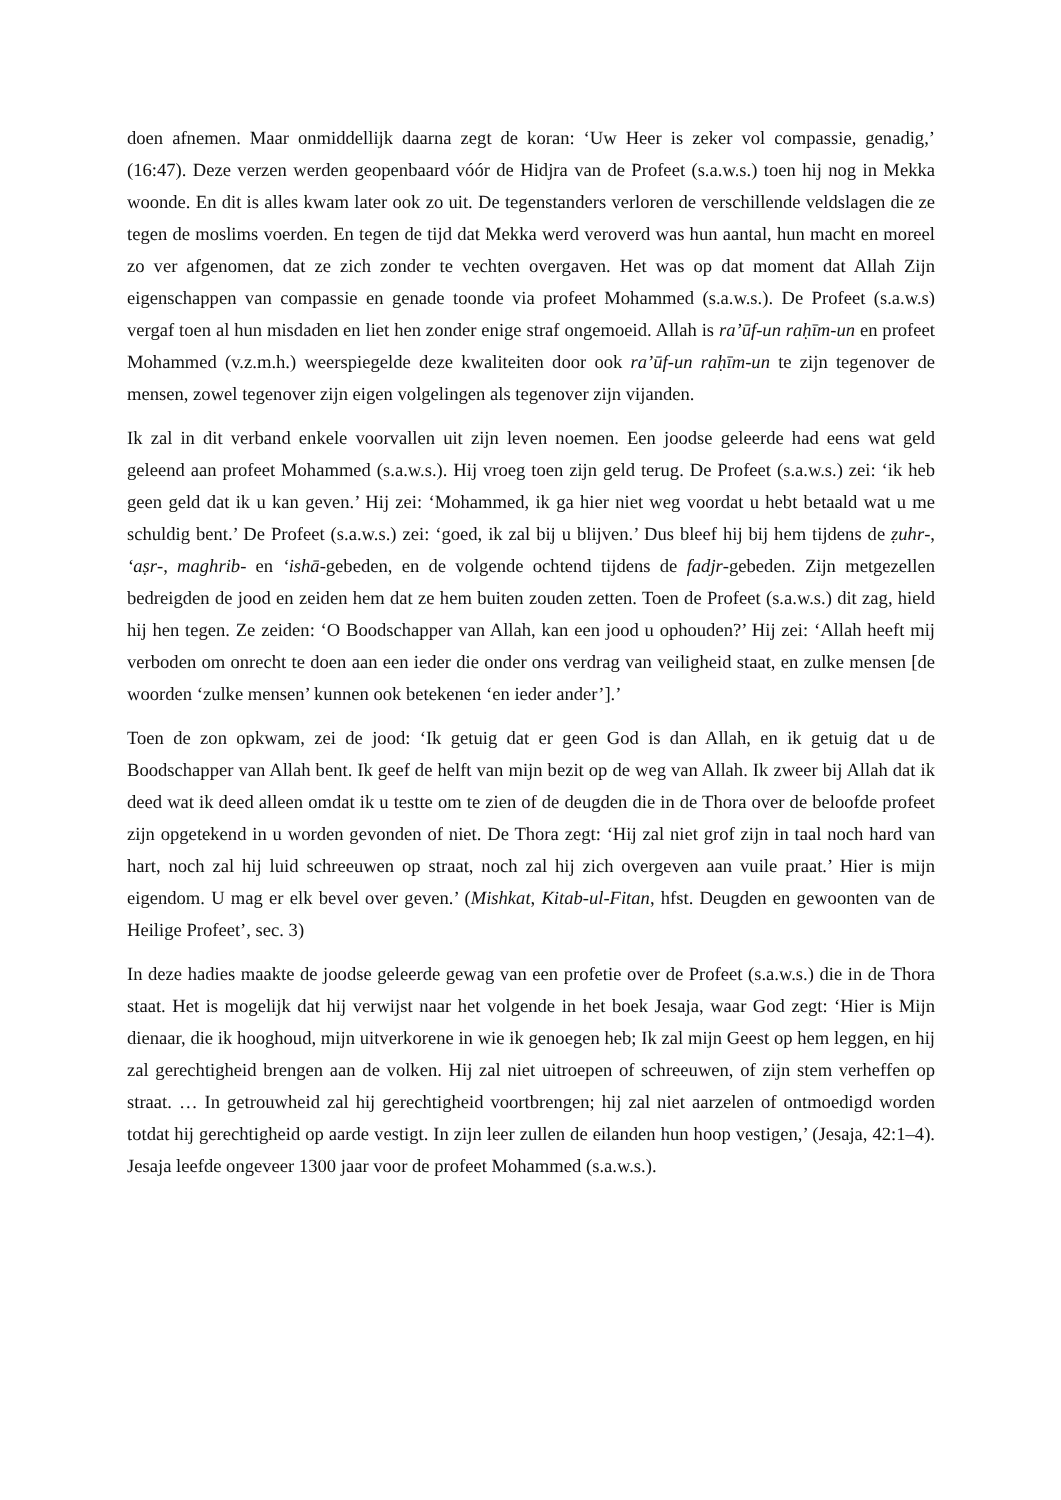doen afnemen. Maar onmiddellijk daarna zegt de koran: ‘Uw Heer is zeker vol compassie, genadig,’ (16:47). Deze verzen werden geopenbaard vóór de Hidjra van de Profeet (s.a.w.s.) toen hij nog in Mekka woonde. En dit is alles kwam later ook zo uit. De tegenstanders verloren de verschillende veldslagen die ze tegen de moslims voerden. En tegen de tijd dat Mekka werd veroverd was hun aantal, hun macht en moreel zo ver afgenomen, dat ze zich zonder te vechten overgaven. Het was op dat moment dat Allah Zijn eigenschappen van compassie en genade toonde via profeet Mohammed (s.a.w.s.). De Profeet (s.a.w.s) vergaf toen al hun misdaden en liet hen zonder enige straf ongemoeid. Allah is ra’ūf-un raḥīm-un en profeet Mohammed (v.z.m.h.) weerspiegelde deze kwaliteiten door ook ra’ūf-un raḥīm-un te zijn tegenover de mensen, zowel tegenover zijn eigen volgelingen als tegenover zijn vijanden.
Ik zal in dit verband enkele voorvallen uit zijn leven noemen. Een joodse geleerde had eens wat geld geleend aan profeet Mohammed (s.a.w.s.). Hij vroeg toen zijn geld terug. De Profeet (s.a.w.s.) zei: ‘ik heb geen geld dat ik u kan geven.’ Hij zei: ‘Mohammed, ik ga hier niet weg voordat u hebt betaald wat u me schuldig bent.’ De Profeet (s.a.w.s.) zei: ‘goed, ik zal bij u blijven.’ Dus bleef hij bij hem tijdens de ẓuhr-, ‘aṣr-, maghrib- en ‘ishā-gebeden, en de volgende ochtend tijdens de fadjr-gebeden. Zijn metgezellen bedreigden de jood en zeiden hem dat ze hem buiten zouden zetten. Toen de Profeet (s.a.w.s.) dit zag, hield hij hen tegen. Ze zeiden: ‘O Boodschapper van Allah, kan een jood u ophouden?’ Hij zei: ‘Allah heeft mij verboden om onrecht te doen aan een ieder die onder ons verdrag van veiligheid staat, en zulke mensen [de woorden ‘zulke mensen’ kunnen ook betekenen ‘en ieder ander’].’
Toen de zon opkwam, zei de jood: ‘Ik getuig dat er geen God is dan Allah, en ik getuig dat u de Boodschapper van Allah bent. Ik geef de helft van mijn bezit op de weg van Allah. Ik zweer bij Allah dat ik deed wat ik deed alleen omdat ik u testte om te zien of de deugden die in de Thora over de beloofde profeet zijn opgetekend in u worden gevonden of niet. De Thora zegt: ‘Hij zal niet grof zijn in taal noch hard van hart, noch zal hij luid schreeuwen op straat, noch zal hij zich overgeven aan vuile praat.’ Hier is mijn eigendom. U mag er elk bevel over geven.’ (Mishkat, Kitab-ul-Fitan, hfst. Deugden en gewoonten van de Heilige Profeet’, sec. 3)
In deze hadies maakte de joodse geleerde gewag van een profetie over de Profeet (s.a.w.s.) die in de Thora staat. Het is mogelijk dat hij verwijst naar het volgende in het boek Jesaja, waar God zegt: ‘Hier is Mijn dienaar, die ik hooghoud, mijn uitverkorene in wie ik genoegen heb; Ik zal mijn Geest op hem leggen, en hij zal gerechtigheid brengen aan de volken. Hij zal niet uitroepen of schreeuwen, of zijn stem verheffen op straat. … In getrouwheid zal hij gerechtigheid voortbrengen; hij zal niet aarzelen of ontmoedigd worden totdat hij gerechtigheid op aarde vestigt. In zijn leer zullen de eilanden hun hoop vestigen,’ (Jesaja, 42:1–4). Jesaja leefde ongeveer 1300 jaar voor de profeet Mohammed (s.a.w.s.).